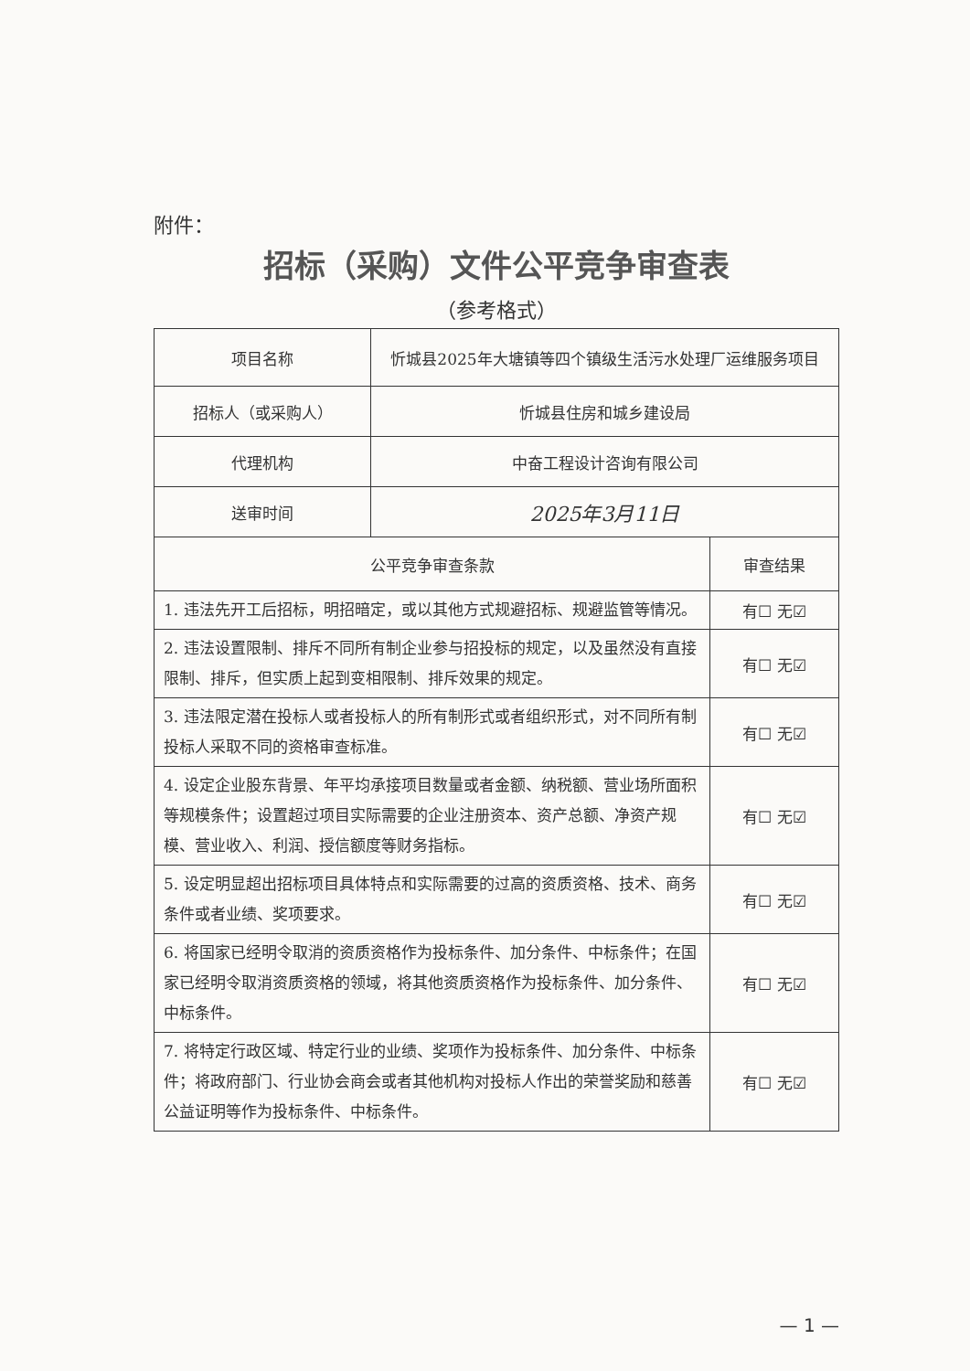附件：
招标（采购）文件公平竞争审查表
（参考格式）
| 项目名称 | 忻城县2025年大塘镇等四个镇级生活污水处理厂运维服务项目 | |
| 招标人（或采购人） | 忻城县住房和城乡建设局 | |
| 代理机构 | 中奋工程设计咨询有限公司 | |
| 送审时间 | 2025年3月11日 | |
| 公平竞争审查条款 | | 审查结果 |
| 1. 违法先开工后招标，明招暗定，或以其他方式规避招标、规避监管等情况。 | | 有☐ 无☑ |
| 2. 违法设置限制、排斥不同所有制企业参与招投标的规定，以及虽然没有直接限制、排斥，但实质上起到变相限制、排斥效果的规定。 | | 有☐ 无☑ |
| 3. 违法限定潜在投标人或者投标人的所有制形式或者组织形式，对不同所有制投标人采取不同的资格审查标准。 | | 有☐ 无☑ |
| 4. 设定企业股东背景、年平均承接项目数量或者金额、纳税额、营业场所面积等规模条件；设置超过项目实际需要的企业注册资本、资产总额、净资产规模、营业收入、利润、授信额度等财务指标。 | | 有☐ 无☑ |
| 5. 设定明显超出招标项目具体特点和实际需要的过高的资质资格、技术、商务条件或者业绩、奖项要求。 | | 有☐ 无☑ |
| 6. 将国家已经明令取消的资质资格作为投标条件、加分条件、中标条件；在国家已经明令取消资质资格的领域，将其他资质资格作为投标条件、加分条件、中标条件。 | | 有☐ 无☑ |
| 7. 将特定行政区域、特定行业的业绩、奖项作为投标条件、加分条件、中标条件；将政府部门、行业协会商会或者其他机构对投标人作出的荣誉奖励和慈善公益证明等作为投标条件、中标条件。 | | 有☐ 无☑ |
— 1 —